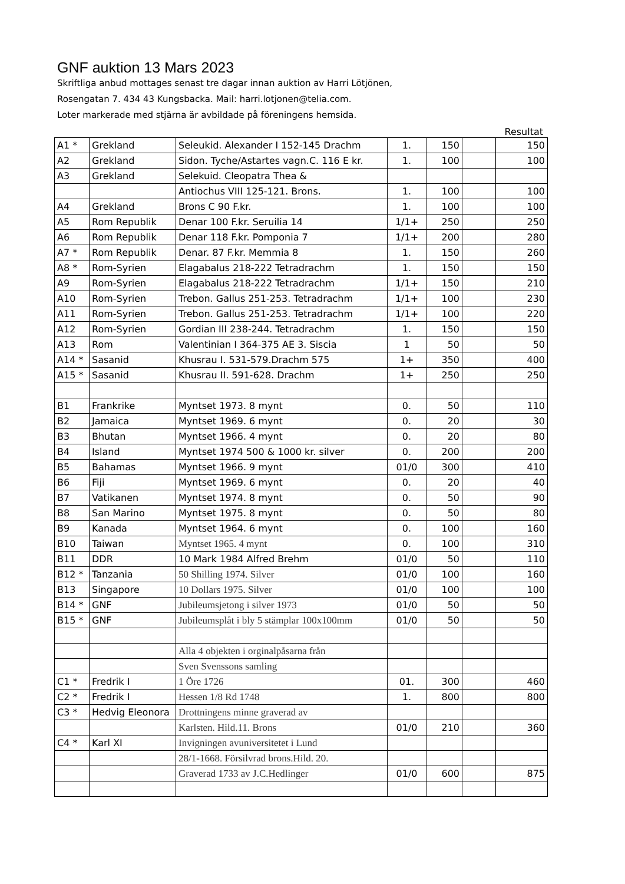GNF auktion 13 Mars 2023
Skriftliga anbud mottages senast tre dagar innan auktion av Harri Lötjönen,
Rosengatan 7. 434 43 Kungsbacka. Mail: harri.lotjonen@telia.com.
Loter markerade med stjärna är avbildade på föreningens hemsida.
Resultat
| A1 * | Grekland | Seleukid. Alexander I 152-145 Drachm | 1. | 150 | | 150 |
| A2 | Grekland | Sidon. Tyche/Astartes vagn.C. 116 E kr. | 1. | 100 | | 100 |
| A3 | Grekland | Selekuid. Cleopatra Thea & | | | | |
| | | Antiochus VIII 125-121. Brons. | 1. | 100 | | 100 |
| A4 | Grekland | Brons C 90 F.kr. | 1. | 100 | | 100 |
| A5 | Rom Republik | Denar 100 F.kr. Seruilia 14 | 1/1+ | 250 | | 250 |
| A6 | Rom Republik | Denar 118 F.kr. Pomponia 7 | 1/1+ | 200 | | 280 |
| A7 * | Rom Republik | Denar. 87 F.kr. Memmia 8 | 1. | 150 | | 260 |
| A8 * | Rom-Syrien | Elagabalus 218-222 Tetradrachm | 1. | 150 | | 150 |
| A9 | Rom-Syrien | Elagabalus 218-222 Tetradrachm | 1/1+ | 150 | | 210 |
| A10 | Rom-Syrien | Trebon. Gallus 251-253. Tetradrachm | 1/1+ | 100 | | 230 |
| A11 | Rom-Syrien | Trebon. Gallus 251-253. Tetradrachm | 1/1+ | 100 | | 220 |
| A12 | Rom-Syrien | Gordian III 238-244. Tetradrachm | 1. | 150 | | 150 |
| A13 | Rom | Valentinian I 364-375 AE 3. Siscia | 1 | 50 | | 50 |
| A14 * | Sasanid | Khusrau I. 531-579.Drachm 575 | 1+ | 350 | | 400 |
| A15 * | Sasanid | Khusrau II. 591-628. Drachm | 1+ | 250 | | 250 |
| B1 | Frankrike | Myntset 1973. 8 mynt | 0. | 50 | | 110 |
| B2 | Jamaica | Myntset 1969. 6 mynt | 0. | 20 | | 30 |
| B3 | Bhutan | Myntset 1966. 4 mynt | 0. | 20 | | 80 |
| B4 | Island | Myntset 1974 500 & 1000 kr. silver | 0. | 200 | | 200 |
| B5 | Bahamas | Myntset 1966. 9 mynt | 01/0 | 300 | | 410 |
| B6 | Fiji | Myntset 1969. 6 mynt | 0. | 20 | | 40 |
| B7 | Vatikanen | Myntset 1974. 8 mynt | 0. | 50 | | 90 |
| B8 | San Marino | Myntset 1975. 8 mynt | 0. | 50 | | 80 |
| B9 | Kanada | Myntset 1964. 6 mynt | 0. | 100 | | 160 |
| B10 | Taiwan | Myntset 1965. 4 mynt | 0. | 100 | | 310 |
| B11 | DDR | 10 Mark 1984 Alfred Brehm | 01/0 | 50 | | 110 |
| B12 * | Tanzania | 50 Shilling 1974. Silver | 01/0 | 100 | | 160 |
| B13 | Singapore | 10 Dollars 1975. Silver | 01/0 | 100 | | 100 |
| B14 * | GNF | Jubileumsjetong i silver 1973 | 01/0 | 50 | | 50 |
| B15 * | GNF | Jubileumsplåt i bly 5 stämplar 100x100mm | 01/0 | 50 | | 50 |
| | | Alla 4 objekten i orginalpåsarna från | | | | |
| | | Sven Svenssons samling | | | | |
| C1 * | Fredrik I | 1 Öre 1726 | 01. | 300 | | 460 |
| C2 * | Fredrik I | Hessen 1/8 Rd 1748 | 1. | 800 | | 800 |
| C3 * | Hedvig Eleonora | Drottningens minne graverad av | | | | |
| | | Karlsten. Hild.11. Brons | 01/0 | 210 | | 360 |
| C4 * | Karl XI | Invigningen avuniversitetet i Lund | | | | |
| | | 28/1-1668. Försilvrad brons.Hild. 20. | | | | |
| | | Graverad 1733 av J.C.Hedlinger | 01/0 | 600 | | 875 |